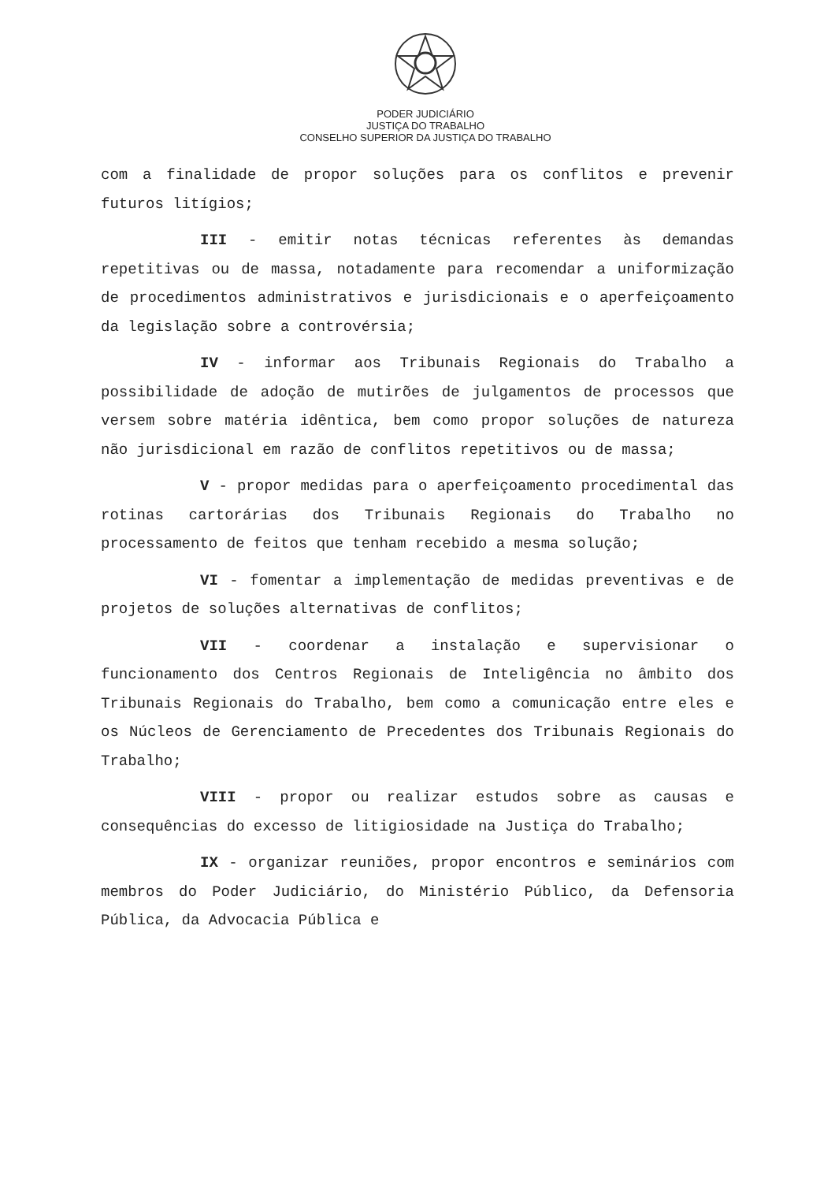PODER JUDICIÁRIO
JUSTIÇA DO TRABALHO
CONSELHO SUPERIOR DA JUSTIÇA DO TRABALHO
com a finalidade de propor soluções para os conflitos e prevenir futuros litígios;
III - emitir notas técnicas referentes às demandas repetitivas ou de massa, notadamente para recomendar a uniformização de procedimentos administrativos e jurisdicionais e o aperfeiçoamento da legislação sobre a controvérsia;
IV - informar aos Tribunais Regionais do Trabalho a possibilidade de adoção de mutirões de julgamentos de processos que versem sobre matéria idêntica, bem como propor soluções de natureza não jurisdicional em razão de conflitos repetitivos ou de massa;
V - propor medidas para o aperfeiçoamento procedimental das rotinas cartorárias dos Tribunais Regionais do Trabalho no processamento de feitos que tenham recebido a mesma solução;
VI - fomentar a implementação de medidas preventivas e de projetos de soluções alternativas de conflitos;
VII - coordenar a instalação e supervisionar o funcionamento dos Centros Regionais de Inteligência no âmbito dos Tribunais Regionais do Trabalho, bem como a comunicação entre eles e os Núcleos de Gerenciamento de Precedentes dos Tribunais Regionais do Trabalho;
VIII - propor ou realizar estudos sobre as causas e consequências do excesso de litigiosidade na Justiça do Trabalho;
IX - organizar reuniões, propor encontros e seminários com membros do Poder Judiciário, do Ministério Público, da Defensoria Pública, da Advocacia Pública e